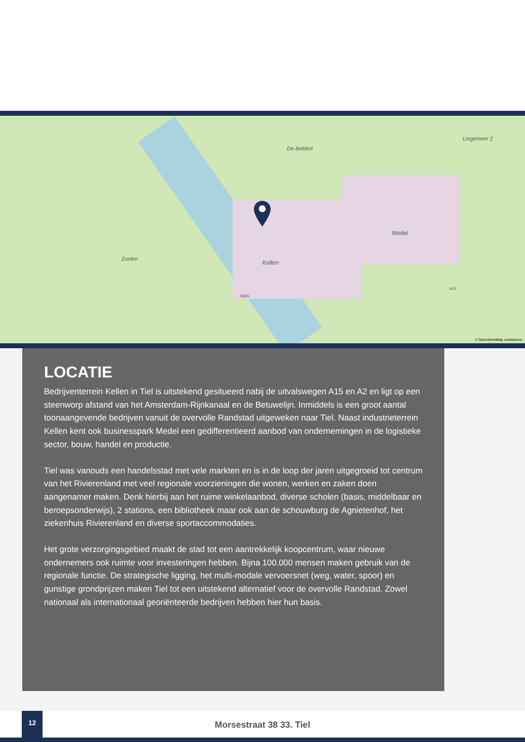Zoelen
Kellen
Medel
Lingemeer 2
De Beldert
N835
A15
© OpenStreetMap contributors
LOCATIE
Bedrijventerrein Kellen in Tiel is uitstekend gesitueerd nabij de uitvalswegen A15 en A2 en ligt op een steenworp afstand van het Amsterdam-Rijnkanaal en de Betuwelijn. Inmiddels is een groot aantal toonaangevende bedrijven vanuit de overvolle Randstad uitgeweken naar Tiel. Naast industrieterrein Kellen kent ook businesspark Medel een gedifferentieerd aanbod van ondernemingen in de logistieke sector, bouw, handel en productie.
Tiel was vanouds een handelsstad met vele markten en is in de loop der jaren uitgegroeid tot centrum van het Rivierenland met veel regionale voorzieningen die wonen, werken en zaken doen aangenamer maken. Denk hierbij aan het ruime winkelaanbod, diverse scholen (basis, middelbaar en beroepsonderwijs), 2 stations, een bibliotheek maar ook aan de schouwburg de Agnietenhof, het ziekenhuis Rivierenland en diverse sportaccommodaties.
Het grote verzorgingsgebied maakt de stad tot een aantrekkelijk koopcentrum, waar nieuwe ondernemers ook ruimte voor investeringen hebben. Bijna 100.000 mensen maken gebruik van de regionale functie. De strategische ligging, het multi-modale vervoersnet (weg, water, spoor) en gunstige grondprijzen maken Tiel tot een uitstekend alternatief voor de overvolle Randstad. Zowel nationaal als internationaal georiënteerde bedrijven hebben hier hun basis.
12
Morsestraat 38 33. Tiel